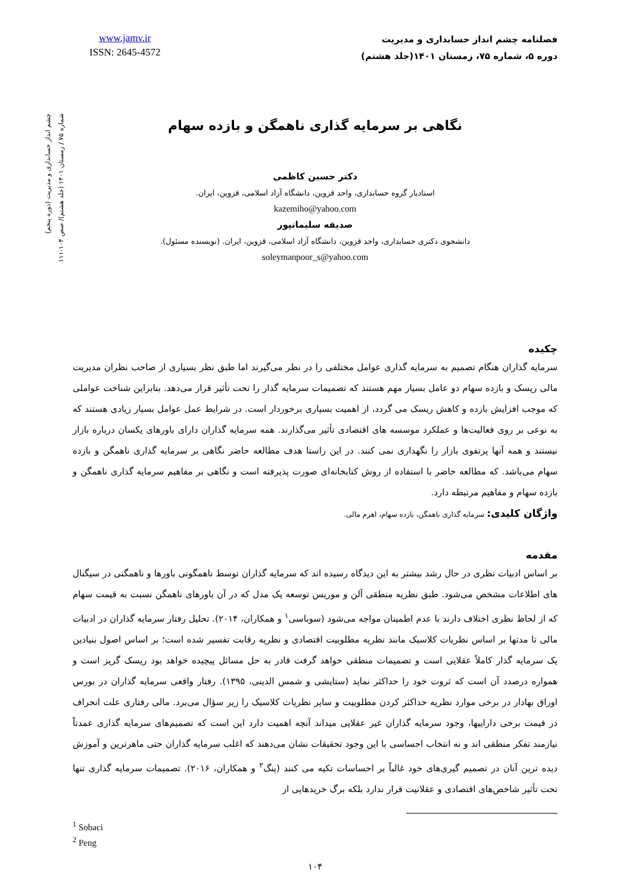www.jamv.ir
ISSN: 2645-4572
فصلنامه چشم انداز حسابداری و مدیریت
دوره ۵، شماره ۷۵، زمستان ۱۴۰۱(جلد هشتم)
چشم انداز حسابداری و مدیریت (دوره پنجم)
شماره ۷۵ / زمستان ۱۴۰۱ (جلد هشتم)/ صص ۱۰۴-۱۱۱
نگاهی بر سرمایه گذاری ناهمگن و بازده سهام
دکتر حسین کاظمی
استادیار گروه حسابداری، واحد قزوین، دانشگاه آزاد اسلامی، قزوین، ایران.
kazemiho@yahoo.com
صدیقه سلیمانپور
دانشجوی دکتری حسابداری، واحد قزوین، دانشگاه آزاد اسلامی، قزوین، ایران. (نویسنده مسئول).
soleymanpoor_s@yahoo.com
چکیده
سرمایه گذاران هنگام تصمیم به سرمایه گذاری عوامل مختلفی را در نظر می‌گیرند اما طبق نظر بسیاری از صاحب نظران مدیریت مالی ریسک و بازده سهام دو عامل بسیار مهم هستند که تصمیمات سرمایه گذار را تحت تأثیر قرار می‌دهد. بنابراین شناخت عواملی که موجب افزایش بازده و کاهش ریسک می گردد، از اهمیت بسیاری برخوردار است. در شرایط عمل عوامل بسیار زیادی هستند که به نوعی بر روی فعالیت‌ها و عملکرد موسسه های اقتصادی تأثیر می‌گذارند. همه سرمایه گذاران دارای باورهای یکسان درباره بازار نیستند و همه آنها پرتفوی بازار را نگهداری نمی کنند. در این راستا هدف مطالعه حاضر نگاهی بر سرمایه گذاری ناهمگن و بازده سهام می‌باشد. که مطالعه حاضر با استفاده از روش کتابخانه‌ای صورت پذیرفته است و نگاهی بر مفاهیم سرمایه گذاری ناهمگن و بازده سهام و مفاهیم مرتبطه دارد.
واژگان کلیدی: سرمایه گذاری ناهمگن، بازده سهام، اهرم مالی.
مقدمه
بر اساس ادبیات نظری در حال رشد بیشتر به این دیدگاه رسیده اند که سرمایه گذاران توسط ناهمگونی باورها و ناهمگنی در سیگنال های اطلاعات مشخص می‌شود. طبق نظریه منطقی آلن و موریس توسعه یک مدل که در آن باورهای ناهمگن نسبت به قیمت سهام که از لحاظ نظری اختلاف دارند با عدم اطمینان مواجه می‌شود (سوباسی<sup>۱</sup> و همکاران، ۲۰۱۴). تحلیل رفتار سرمایه گذاران در ادبیات مالی تا مدتها بر اساس نظریات کلاسیک مانند نظریه مطلوبیت اقتصادی و نظریه رقابت تفسیر شده است؛ بر اساس اصول بنیادین یک سرمایه گذار کاملاً عقلایی است و تصمیمات منطقی خواهد گرفت قادر به حل مسائل پیچیده خواهد بود ریسک گریز است و همواره درصدد آن است که ثروت خود را حداکثر نماید (ستایشی و شمس الدینی، ۱۳۹۵). رفتار واقعی سرمایه گذاران در بورس اوراق بهادار در برخی موارد نظریه حداکثر کردن مطلوبیت و سایر نظریات کلاسیک را زیر سؤال می‌برد. مالی رفتاری علت انحراف در قیمت برخی داراییها، وجود سرمایه گذاران غیر عقلایی میداند آنچه اهمیت دارد این است که تصمیم‌های سرمایه گذاری عمدتاً نیازمند تفکر منطقی اند و نه انتخاب احساسی با این وجود تحقیقات نشان می‌دهند که اغلب سرمایه گذاران حتی ماهرترین و آموزش دیده ترین آنان در تصمیم گیری‌های خود غالباً بر احساسات تکیه می کنند (پنگ<sup>۲</sup> و همکاران، ۲۰۱۶). تصمیمات سرمایه گذاری تنها تحت تأثیر شاخص‌های اقتصادی و عقلانیت قرار ندارد بلکه برگ خریدهایی از
<sup>1</sup> Sobaci
<sup>2</sup> Peng
۱۰۴